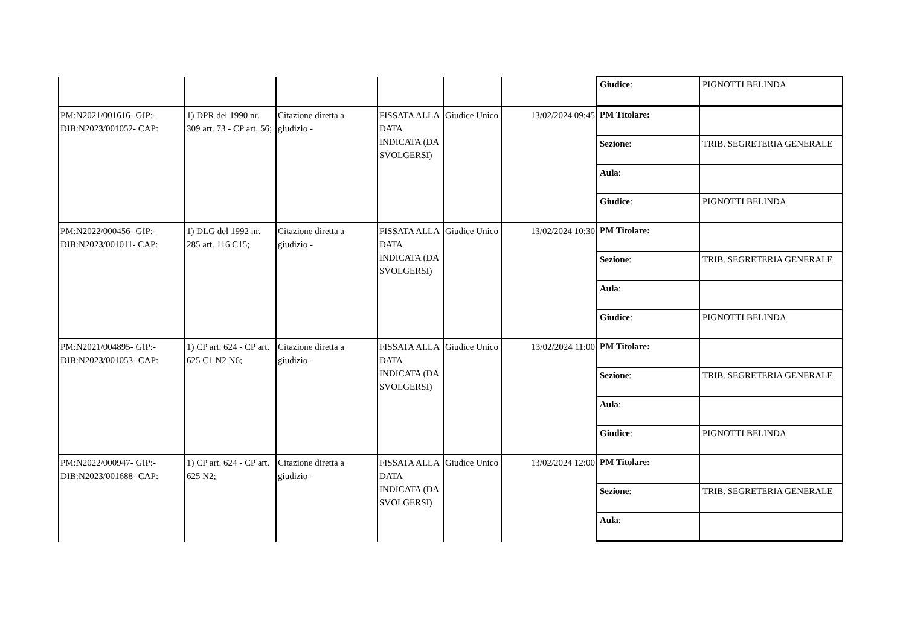| | | | | | | / Giudice : / PIGNOTTI BELINDA / |
| PM:N2021/001616- GIP:- DIB:N2023/001052- CAP: | 1) DPR del 1990 nr. 309 art. 73 - CP art. 56; | Citazione diretta a giudizio - | FISSATA ALLA DATA INDICATA (DA SVOLGERSI) | Giudice Unico | 13/02/2024 09:45 | / PM Titolare: / / / Sezione : / TRIB. SEGRETERIA GENERALE / / Aula : / / / Giudice : / PIGNOTTI BELINDA / |
| PM:N2022/000456- GIP:- DIB:N2023/001011- CAP: | 1) DLG del 1992 nr. 285 art. 116 C15; | Citazione diretta a giudizio - | FISSATA ALLA DATA INDICATA (DA SVOLGERSI) | Giudice Unico | 13/02/2024 10:30 | / PM Titolare: / / / Sezione : / TRIB. SEGRETERIA GENERALE / / Aula : / / / Giudice : / PIGNOTTI BELINDA / |
| PM:N2021/004895- GIP:- DIB:N2023/001053- CAP: | 1) CP art. 624 - CP art. 625 C1 N2 N6; | Citazione diretta a giudizio - | FISSATA ALLA DATA INDICATA (DA SVOLGERSI) | Giudice Unico | 13/02/2024 11:00 | / PM Titolare: / / / Sezione : / TRIB. SEGRETERIA GENERALE / / Aula : / / / Giudice : / PIGNOTTI BELINDA / |
| PM:N2022/000947- GIP:- DIB:N2023/001688- CAP: | 1) CP art. 624 - CP art. 625 N2; | Citazione diretta a giudizio - | FISSATA ALLA DATA INDICATA (DA SVOLGERSI) | Giudice Unico | 13/02/2024 12:00 | / PM Titolare: / / / Sezione : / TRIB. SEGRETERIA GENERALE / / Aula : / / |